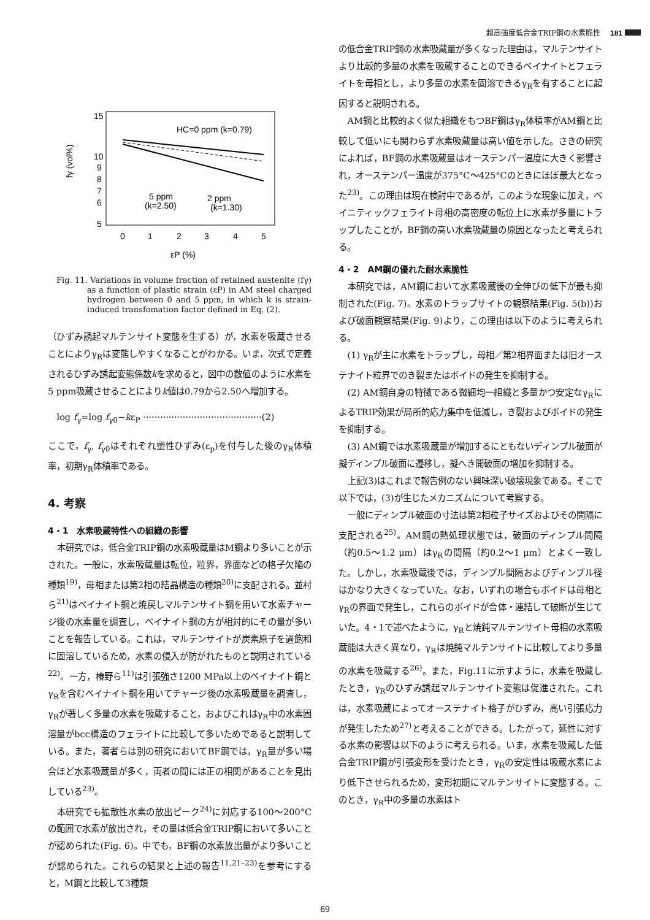超高強度低合金TRIP鋼の水素脆性 181
15
10
9
8
7
6
5
0
1
2
3
4
5
εP (%)
fγ (vol%)
HC=0 ppm (k=0.79)
5 ppm
(k=2.50)
2 ppm
(k=1.30)
Fig. 11. Variations in volume fraction of retained austenite (fγ) as a function of plastic strain (εP) in AM steel charged hydrogen between 0 and 5 ppm, in which k is strain-induced transfomation factor defined in Eq. (2).
（ひずみ誘起マルテンサイト変態を生ずる）が，水素を吸蔵させることによりγ<sub>R</sub>は変態しやすくなることがわかる。いま，次式で定義されるひずみ誘起変態係数kを求めると，図中の数値のように水素を5 ppm吸蔵させることによりk値は0.79から2.50へ増加する。
log f<sub>γ</sub>=log f<sub>γ0</sub>−kε<sub>P</sub> ··········································(2)
ここで，f<sub>γ</sub>, f<sub>γ0</sub>はそれぞれ塑性ひずみ(ε<sub>p</sub>)を付与した後のγ<sub>R</sub>体積率，初期γ<sub>R</sub>体積率である。
4. 考察
4・1　水素吸蔵特性への組織の影響
本研究では，低合金TRIP鋼の水素吸蔵量はM鋼より多いことが示された。一般に，水素吸蔵量は転位，粒界，界面などの格子欠陥の種類<sup>19)</sup>，母相または第2相の結晶構造の種類<sup>20)</sup>に支配される。並村ら<sup>21)</sup>はベイナイト鋼と焼戻しマルテンサイト鋼を用いて水素チャージ後の水素量を調査し，ベイナイト鋼の方が相対的にその量が多いことを報告している。これは，マルテンサイトが炭素原子を過飽和に固溶しているため，水素の侵入が防がれたものと説明されている<sup>22)</sup>。一方，椿野ら<sup>11)</sup>は引張強さ1200 MPa以上のベイナイト鋼とγ<sub>R</sub>を含むベイナイト鋼を用いてチャージ後の水素吸蔵量を調査し，γ<sub>R</sub>が著しく多量の水素を吸蔵すること，およびこれはγ<sub>R</sub>中の水素固溶量がbcc構造のフェライトに比較して多いためであると説明している。また，著者らは別の研究においてBF鋼では，γ<sub>R</sub>量が多い場合ほど水素吸蔵量が多く，両者の間には正の相関があることを見出している<sup>23)</sup>。
本研究でも拡散性水素の放出ピーク<sup>24)</sup>に対応する100〜200°Cの範囲で水素が放出され，その量は低合金TRIP鋼において多いことが認められた(Fig. 6)。中でも，BF鋼の水素放出量がより多いことが認められた。これらの結果と上述の報告<sup>11,21–23)</sup>を参考にすると，M鋼と比較して3種類
の低合金TRIP鋼の水素吸蔵量が多くなった理由は，マルテンサイトより比較的多量の水素を吸蔵することのできるベイナイトとフェライトを母相とし，より多量の水素を固溶できるγ<sub>R</sub>を有することに起因すると説明される。
AM鋼と比較的よく似た組織をもつBF鋼はγ<sub>R</sub>体積率がAM鋼と比較して低いにも関わらず水素吸蔵量は高い値を示した。さきの研究によれば，BF鋼の水素吸蔵量はオーステンパー温度に大きく影響され，オーステンパー温度が375°C〜425°Cのときにほぼ最大となった<sup>23)</sup>。この理由は現在検討中であるが，このような現象に加え，ベイニティックフェライト母相の高密度の転位上に水素が多量にトラップしたことが，BF鋼の高い水素吸蔵量の原因となったと考えられる。
4・2　AM鋼の優れた耐水素脆性
本研究では，AM鋼において水素吸蔵後の全伸びの低下が最も抑制された(Fig. 7)。水素のトラップサイトの観察結果(Fig. 5(b))および破面観察結果(Fig. 9)より，この理由は以下のように考えられる。
(1) γ<sub>R</sub>が主に水素をトラップし，母相／第2相界面または旧オーステナイト粒界でのき裂またはボイドの発生を抑制する。
(2) AM鋼自身の特徴である微細均一組織と多量かつ安定なγ<sub>R</sub>によるTRIP効果が局所的応力集中を低減し，き裂およびボイドの発生を抑制する。
(3) AM鋼では水素吸蔵量が増加するにともないディンプル破面が擬ディンプル破面に遷移し，擬へき開破面の増加を抑制する。
上記(3)はこれまで報告例のない興味深い破壊現象である。そこで以下では，(3)が生じたメカニズムについて考察する。
一般にディンプル破面の寸法は第2相粒子サイズおよびその間隔に支配される<sup>25)</sup>。AM鋼の熱処理状態では，破面のディンプル間隔（約0.5〜1.2 μm）はγ<sub>R</sub>の間隔（約0.2〜1 μm）とよく一致した。しかし，水素吸蔵後では，ディンプル間隔およびディンプル径はかなり大きくなっていた。なお，いずれの場合もボイドは母相とγ<sub>R</sub>の界面で発生し，これらのボイドが合体・連結して破断が生じていた。4・1で述べたように，γ<sub>R</sub>と焼鈍マルテンサイト母相の水素吸蔵能は大きく異なり，γ<sub>R</sub>は焼鈍マルテンサイトに比較してより多量の水素を吸蔵する<sup>26)</sup>。また，Fig.11に示すように，水素を吸蔵したとき，γ<sub>R</sub>のひずみ誘起マルテンサイト変態は促進された。これは，水素吸蔵によってオーステナイト格子がひずみ，高い引張応力が発生したため<sup>27)</sup>と考えることができる。したがって，延性に対する水素の影響は以下のように考えられる。いま，水素を吸蔵した低合金TRIP鋼が引張変形を受けたとき，γ<sub>R</sub>の安定性は吸蔵水素により低下させられるため，変形初期にマルテンサイトに変態する。このとき，γ<sub>R</sub>中の多量の水素はト
69